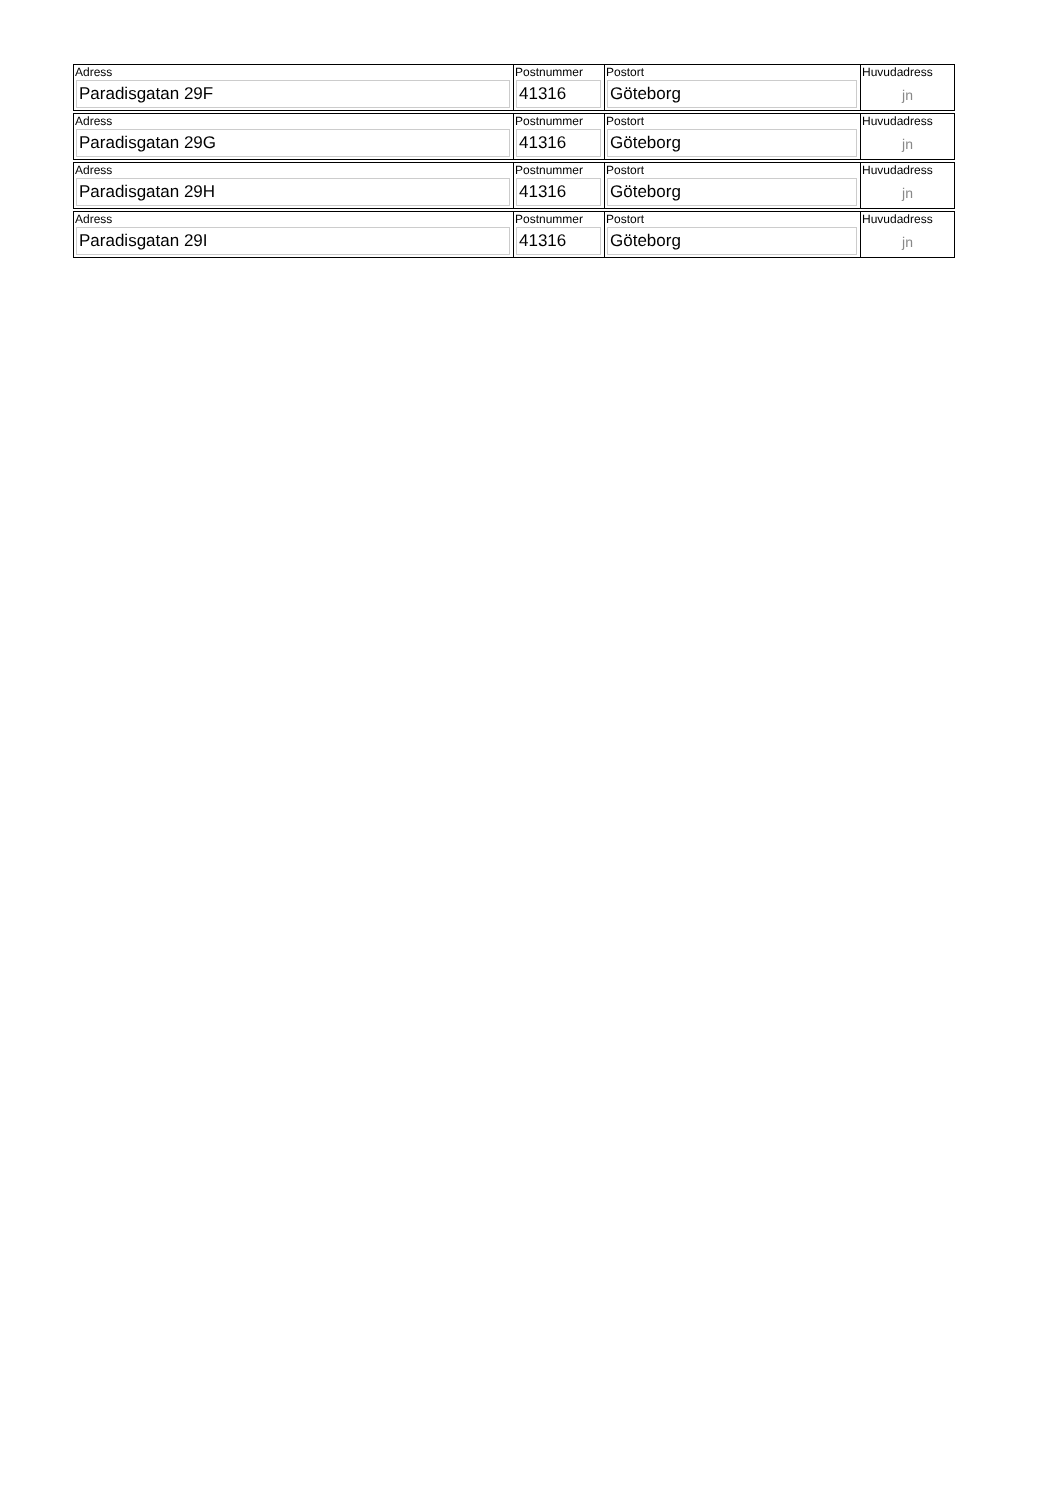| Adress Paradisgatan 29F | Postnummer 41316 | Postort Göteborg | Huvudadress jn |
| Adress Paradisgatan 29G | Postnummer 41316 | Postort Göteborg | Huvudadress jn |
| Adress Paradisgatan 29H | Postnummer 41316 | Postort Göteborg | Huvudadress jn |
| Adress Paradisgatan 29I | Postnummer 41316 | Postort Göteborg | Huvudadress jn |